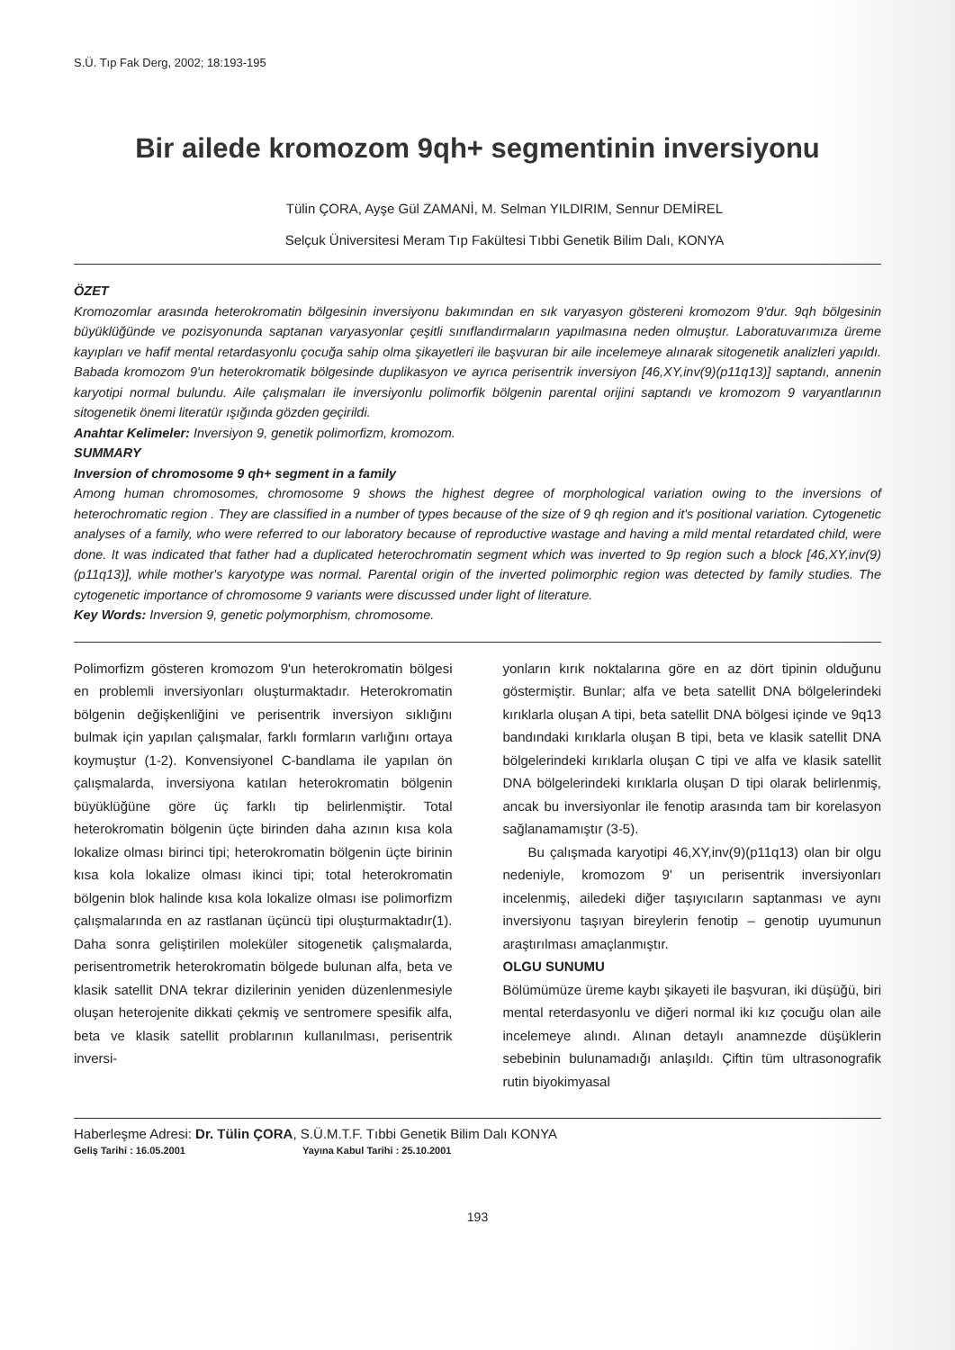S.Ü. Tıp Fak Derg, 2002; 18:193-195
Bir ailede kromozom 9qh+ segmentinin inversiyonu
Tülin ÇORA, Ayşe Gül ZAMANİ, M. Selman YILDIRIM, Sennur DEMİREL
Selçuk Üniversitesi Meram Tıp Fakültesi Tıbbi Genetik Bilim Dalı, KONYA
ÖZET
Kromozomlar arasında heterokromatin bölgesinin inversiyonu bakımından en sık varyasyon göstereni kromozom 9'dur. 9qh bölgesinin büyüklüğünde ve pozisyonunda saptanan varyasyonlar çeşitli sınıflandırmaların yapılmasına neden olmuştur. Laboratuvarımıza üreme kayıpları ve hafif mental retardasyonlu çocuğa sahip olma şikayetleri ile başvuran bir aile incelemeye alınarak sitogenetik analizleri yapıldı. Babada kromozom 9'un heterokromatik bölgesinde duplikasyon ve ayrıca perisentrik inversiyon [46,XY,inv(9)(p11q13)] saptandı, annenin karyotipi normal bulundu. Aile çalışmaları ile inversiyonlu polimorfik bölgenin parental orijini saptandı ve kromozom 9 varyantlarının sitogenetik önemi literatür ışığında gözden geçirildi.
Anahtar Kelimeler: Inversiyon 9, genetik polimorfizm, kromozom.
SUMMARY
Inversion of chromosome 9 qh+ segment in a family
Among human chromosomes, chromosome 9 shows the highest degree of morphological variation owing to the inversions of heterochromatic region . They are classified in a number of types because of the size of 9 qh region and it's positional variation. Cytogenetic analyses of a family, who were referred to our laboratory because of reproductive wastage and having a mild mental retardated child, were done. It was indicated that father had a duplicated heterochromatin segment which was inverted to 9p region such a block [46,XY,inv(9)(p11q13)], while mother's karyotype was normal. Parental origin of the inverted polimorphic region was detected by family studies. The cytogenetic importance of chromosome 9 variants were discussed under light of literature.
Key Words: Inversion 9, genetic polymorphism, chromosome.
Polimorfizm gösteren kromozom 9'un heterokromatin bölgesi en problemli inversiyonları oluşturmaktadır. Heterokromatin bölgenin değişkenliğini ve perisentrik inversiyon sıklığını bulmak için yapılan çalışmalar, farklı formların varlığını ortaya koymuştur (1-2). Konvensiyonel C-bandlama ile yapılan ön çalışmalarda, inversiyona katılan heterokromatin bölgenin büyüklüğüne göre üç farklı tip belirlenmiştir. Total heterokromatin bölgenin üçte birinden daha azının kısa kola lokalize olması birinci tipi; heterokromatin bölgenin üçte birinin kısa kola lokalize olması ikinci tipi; total heterokromatin bölgenin blok halinde kısa kola lokalize olması ise polimorfizm çalışmalarında en az rastlanan üçüncü tipi oluşturmaktadır(1). Daha sonra geliştirilen moleküler sitogenetik çalışmalarda, perisentrometrik heterokromatin bölgede bulunan alfa, beta ve klasik satellit DNA tekrar dizilerinin yeniden düzenlenmesiyle oluşan heterojenite dikkati çekmiş ve sentromere spesifik alfa, beta ve klasik satellit problarının kullanılması, perisentrik inversi-
yonların kırık noktalarına göre en az dört tipinin olduğunu göstermiştir. Bunlar; alfa ve beta satellit DNA bölgelerindeki kırıklarla oluşan A tipi, beta satellit DNA bölgesi içinde ve 9q13 bandındaki kırıklarla oluşan B tipi, beta ve klasik satellit DNA bölgelerindeki kırıklarla oluşan C tipi ve alfa ve klasik satellit DNA bölgelerindeki kırıklarla oluşan D tipi olarak belirlenmiş, ancak bu inversiyonlar ile fenotip arasında tam bir korelasyon sağlanamamıştır (3-5).
Bu çalışmada karyotipi 46,XY,inv(9)(p11q13) olan bir olgu nedeniyle, kromozom 9' un perisentrik inversiyonları incelenmiş, ailedeki diğer taşıyıcıların saptanması ve aynı inversiyonu taşıyan bireylerin fenotip – genotip uyumunun araştırılması amaçlanmıştır.
OLGU SUNUMU
Bölümümüze üreme kaybı şikayeti ile başvuran, iki düşüğü, biri mental reterdasyonlu ve diğeri normal iki kız çocuğu olan aile incelemeye alındı. Alınan detaylı anamnezde düşüklerin sebebinin bulunamadığı anlaşıldı. Çiftin tüm ultrasonografik rutin biyokimyasal
Haberleşme Adresi: Dr. Tülin ÇORA, S.Ü.M.T.F. Tıbbi Genetik Bilim Dalı KONYA
Geliş Tarihi : 16.05.2001 Yayına Kabul Tarihi : 25.10.2001
193